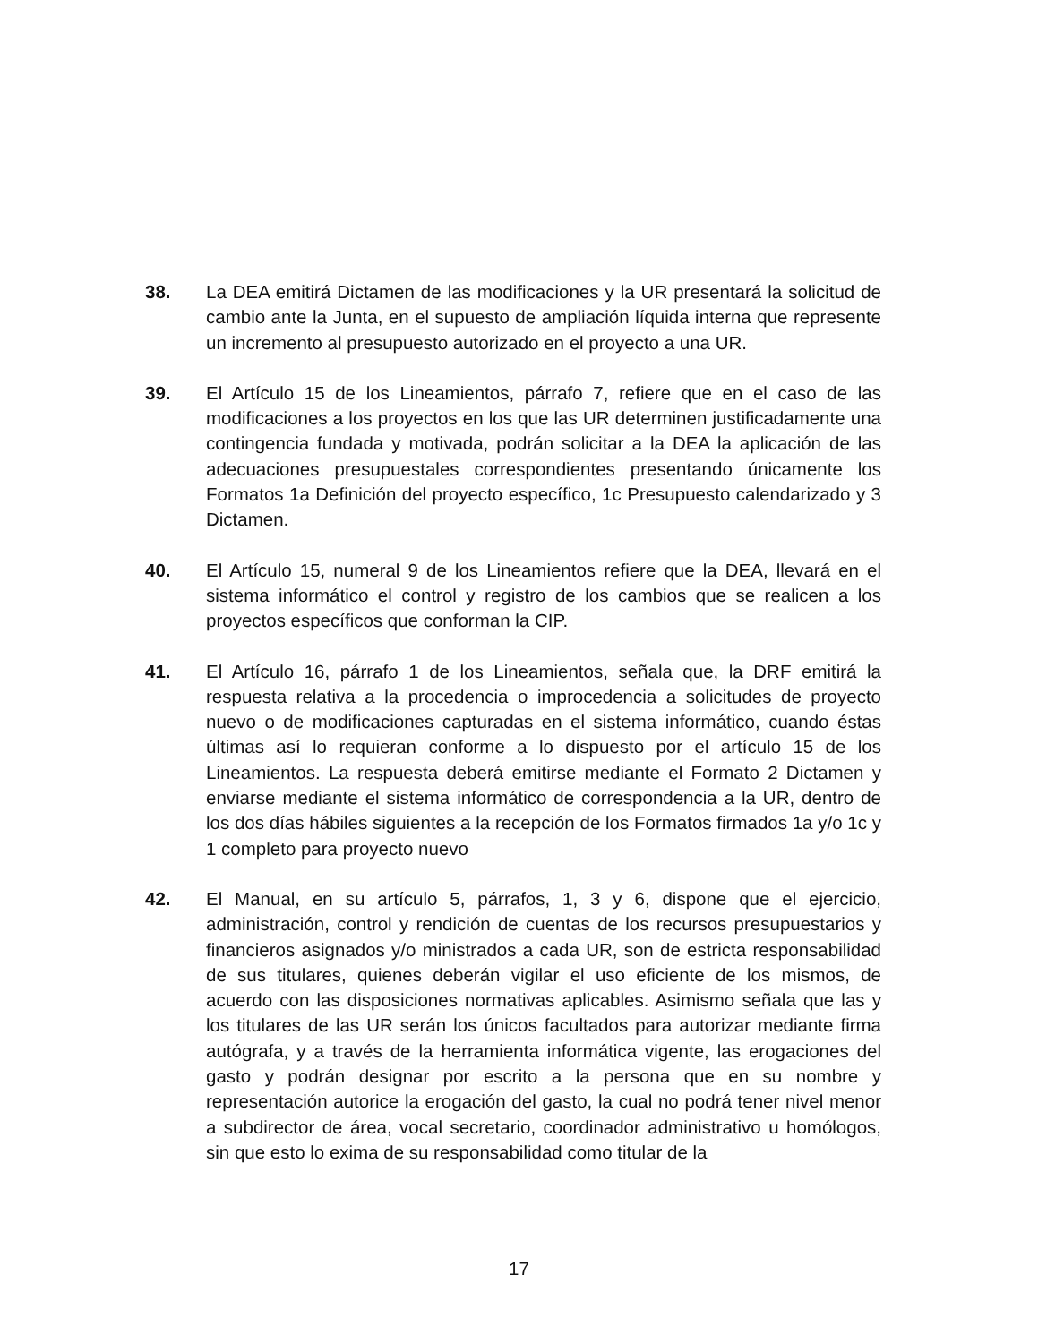38. La DEA emitirá Dictamen de las modificaciones y la UR presentará la solicitud de cambio ante la Junta, en el supuesto de ampliación líquida interna que represente un incremento al presupuesto autorizado en el proyecto a una UR.
39. El Artículo 15 de los Lineamientos, párrafo 7, refiere que en el caso de las modificaciones a los proyectos en los que las UR determinen justificadamente una contingencia fundada y motivada, podrán solicitar a la DEA la aplicación de las adecuaciones presupuestales correspondientes presentando únicamente los Formatos 1a Definición del proyecto específico, 1c Presupuesto calendarizado y 3 Dictamen.
40. El Artículo 15, numeral 9 de los Lineamientos refiere que la DEA, llevará en el sistema informático el control y registro de los cambios que se realicen a los proyectos específicos que conforman la CIP.
41. El Artículo 16, párrafo 1 de los Lineamientos, señala que, la DRF emitirá la respuesta relativa a la procedencia o improcedencia a solicitudes de proyecto nuevo o de modificaciones capturadas en el sistema informático, cuando éstas últimas así lo requieran conforme a lo dispuesto por el artículo 15 de los Lineamientos. La respuesta deberá emitirse mediante el Formato 2 Dictamen y enviarse mediante el sistema informático de correspondencia a la UR, dentro de los dos días hábiles siguientes a la recepción de los Formatos firmados 1a y/o 1c y 1 completo para proyecto nuevo
42. El Manual, en su artículo 5, párrafos, 1, 3 y 6, dispone que el ejercicio, administración, control y rendición de cuentas de los recursos presupuestarios y financieros asignados y/o ministrados a cada UR, son de estricta responsabilidad de sus titulares, quienes deberán vigilar el uso eficiente de los mismos, de acuerdo con las disposiciones normativas aplicables. Asimismo señala que las y los titulares de las UR serán los únicos facultados para autorizar mediante firma autógrafa, y a través de la herramienta informática vigente, las erogaciones del gasto y podrán designar por escrito a la persona que en su nombre y representación autorice la erogación del gasto, la cual no podrá tener nivel menor a subdirector de área, vocal secretario, coordinador administrativo u homólogos, sin que esto lo exima de su responsabilidad como titular de la
17